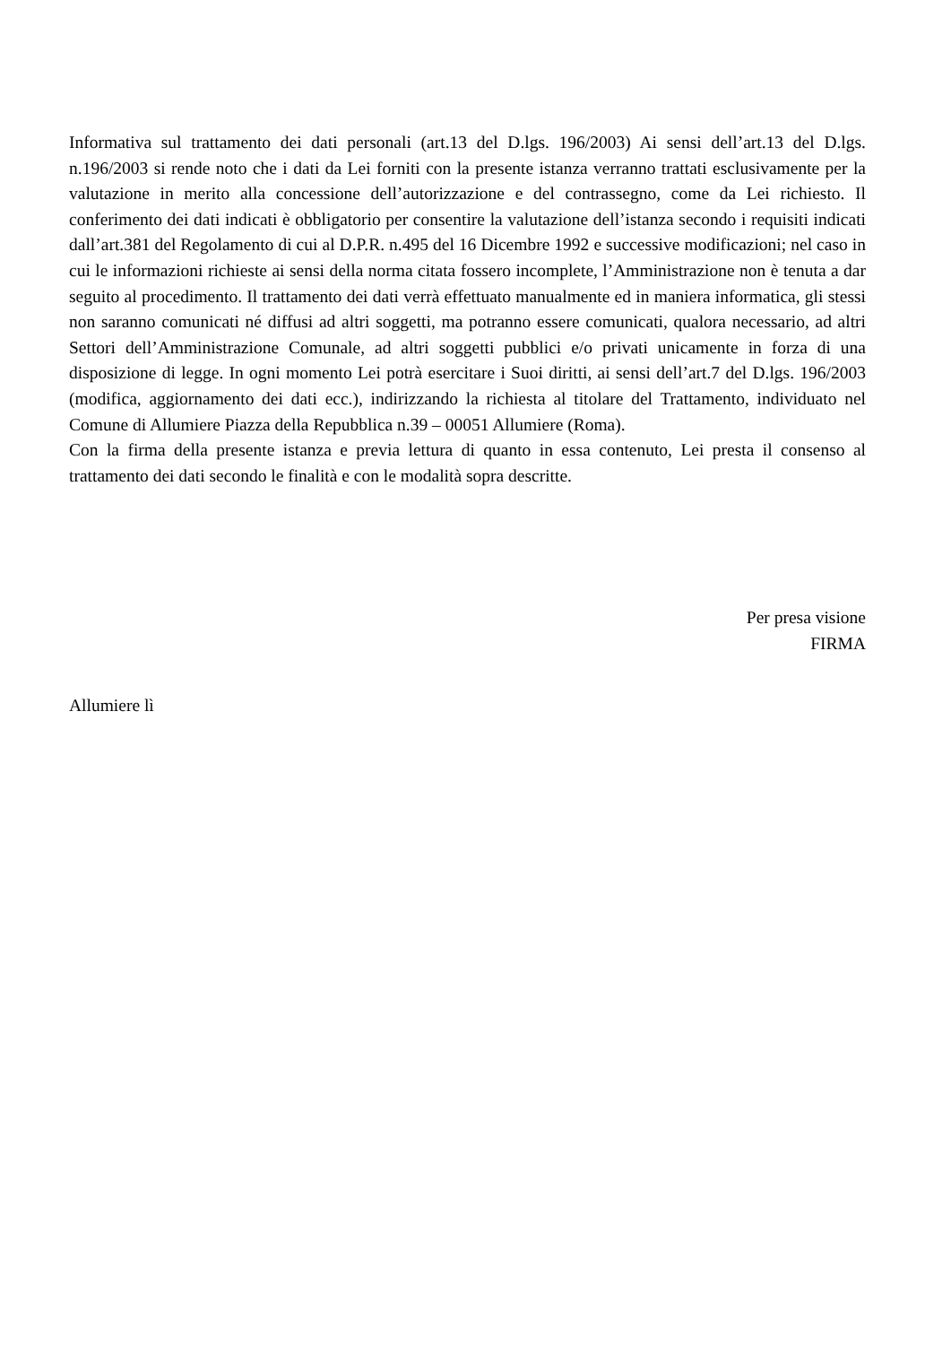Informativa sul trattamento dei dati personali (art.13 del D.lgs. 196/2003) Ai sensi dell’art.13 del D.lgs. n.196/2003 si rende noto che i dati da Lei forniti con la presente istanza verranno trattati esclusivamente per la valutazione in merito alla concessione dell’autorizzazione e del contrassegno, come da Lei richiesto. Il conferimento dei dati indicati è obbligatorio per consentire la valutazione dell’istanza secondo i requisiti indicati dall’art.381 del Regolamento di cui al D.P.R. n.495 del 16 Dicembre 1992 e successive modificazioni; nel caso in cui le informazioni richieste ai sensi della norma citata fossero incomplete, l’Amministrazione non è tenuta a dar seguito al procedimento. Il trattamento dei dati verrà effettuato manualmente ed in maniera informatica, gli stessi non saranno comunicati né diffusi ad altri soggetti, ma potranno essere comunicati, qualora necessario, ad altri Settori dell’Amministrazione Comunale, ad altri soggetti pubblici e/o privati unicamente in forza di una disposizione di legge. In ogni momento Lei potrà esercitare i Suoi diritti, ai sensi dell’art.7 del D.lgs. 196/2003 (modifica, aggiornamento dei dati ecc.), indirizzando la richiesta al titolare del Trattamento, individuato nel Comune di Allumiere Piazza della Repubblica n.39 – 00051 Allumiere (Roma).
Con la firma della presente istanza e previa lettura di quanto in essa contenuto, Lei presta il consenso al trattamento dei dati secondo le finalità e con le modalità sopra descritte.
Per presa visione
FIRMA
Allumiere lì